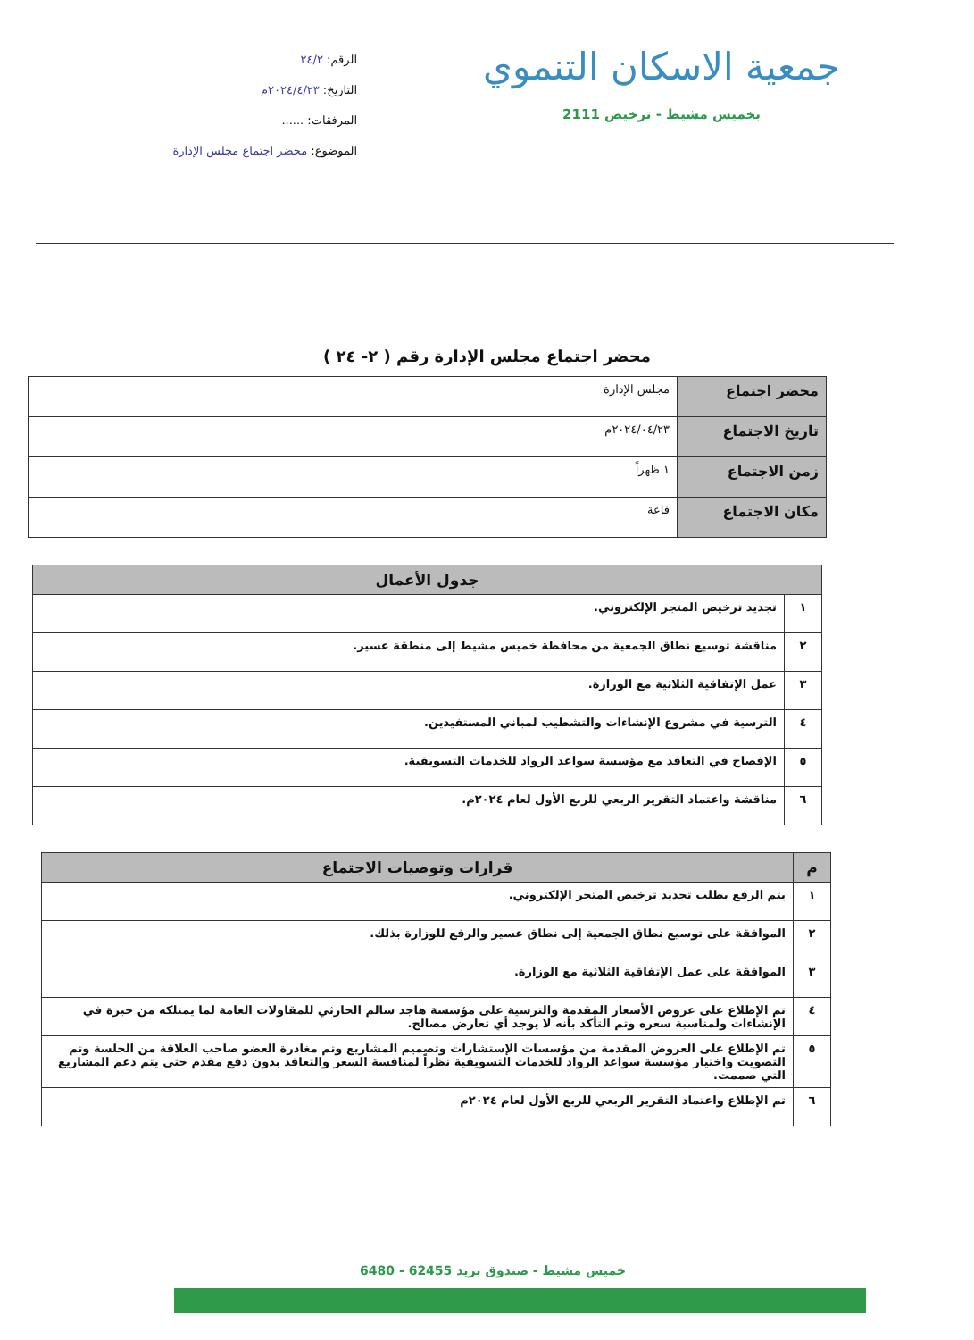جمعية الاسكان التنموي
بخميس مشيط - ترخيص 2111
الرقم: ٢٤/٢
التاريخ: ٢٠٢٤/٤/٢٣م
المرفقات: ......
الموضوع: محضر اجتماع مجلس الإدارة
محضر اجتماع مجلس الإدارة رقم ( ٢- ٢٤ )
| محضر اجتماع | مجلس الإدارة |
| تاريخ الاجتماع | ٢٠٢٤/٠٤/٢٣م |
| زمن الاجتماع | ١ ظهراً |
| مكان الاجتماع | قاعة |
| جدول الأعمال | |
| --- | --- |
| ١ | تجديد ترخيص المتجر الإلكتروني. |
| ٢ | مناقشة توسيع نطاق الجمعية من محافظة خميس مشيط إلى منطقة عسير. |
| ٣ | عمل الإتفاقية الثلاثية مع الوزارة. |
| ٤ | الترسية في مشروع الإنشاءات والتشطيب لمباني المستفيدين. |
| ٥ | الإفصاح في التعاقد مع مؤسسة سواعد الرواد للخدمات التسويقية. |
| ٦ | مناقشة واعتماد التقرير الربعي للربع الأول لعام ٢٠٢٤م. |
| م | قرارات وتوصيات الاجتماع |
| --- | --- |
| ١ | يتم الرفع بطلب تجديد ترخيص المتجر الإلكتروني. |
| ٢ | الموافقة على توسيع نطاق الجمعية إلى نطاق عسير والرفع للوزارة بذلك. |
| ٣ | الموافقة على عمل الإتفاقية الثلاثية مع الوزارة. |
| ٤ | تم الإطلاع على عروض الأسعار المقدمة والترسية على مؤسسة هاجد سالم الحارثي للمقاولات العامة لما يمتلكه من خبرة في الإنشاءات ولمناسبة سعره وتم التأكد بأنه لا يوجد أي تعارض مصالح. |
| ٥ | تم الإطلاع على العروض المقدمة من مؤسسات الإستشارات وتصميم المشاريع وتم مغادرة العضو صاحب العلاقة من الجلسة وتم التصويت واختيار مؤسسة سواعد الرواد للخدمات التسويقية نظراً لمنافسة السعر والتعاقد بدون دفع مقدم حتى يتم دعم المشاريع التي صممت. |
| ٦ | تم الإطلاع واعتماد التقرير الربعي للربع الأول لعام ٢٠٢٤م |
خميس مشيط - صندوق بريد 62455 - 6480